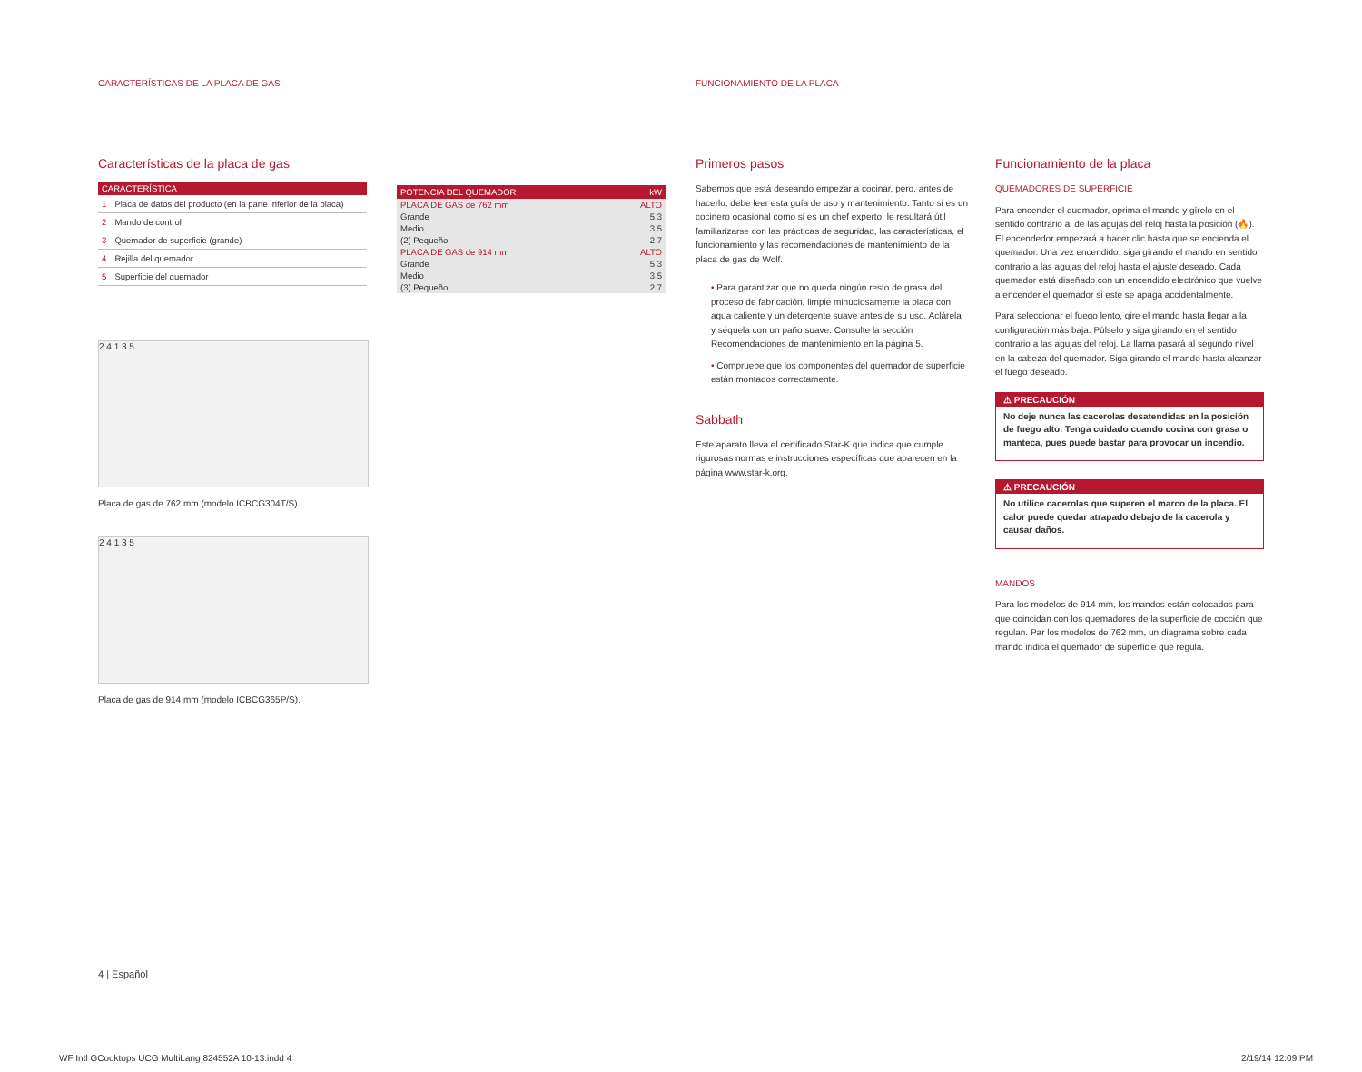CARACTERÍSTICAS DE LA PLACA DE GAS
FUNCIONAMIENTO DE LA PLACA
Características de la placa de gas
| CARACTERÍSTICA | |
| --- | --- |
| 1 | Placa de datos del producto (en la parte inferior de la placa) |
| 2 | Mando de control |
| 3 | Quemador de superficie (grande) |
| 4 | Rejilla del quemador |
| 5 | Superficie del quemador |
2 4 1 3 5
Placa de gas de 762 mm (modelo ICBCG304T/S).
2 4 1 3 5
Placa de gas de 914 mm (modelo ICBCG365P/S).
| POTENCIA DEL QUEMADOR | kW |
| --- | --- |
| PLACA DE GAS de 762 mm | ALTO |
| Grande | 5,3 |
| Medio | 3,5 |
| (2) Pequeño | 2,7 |
| PLACA DE GAS de 914 mm | ALTO |
| Grande | 5,3 |
| Medio | 3,5 |
| (3) Pequeño | 2,7 |
Primeros pasos
Sabemos que está deseando empezar a cocinar, pero, antes de hacerlo, debe leer esta guía de uso y mantenimiento. Tanto si es un cocinero ocasional como si es un chef experto, le resultará útil familiarizarse con las prácticas de seguridad, las características, el funcionamiento y las recomendaciones de mantenimiento de la placa de gas de Wolf.
• Para garantizar que no queda ningún resto de grasa del proceso de fabricación, limpie minuciosamente la placa con agua caliente y un detergente suave antes de su uso. Aclárela y séquela con un paño suave. Consulte la sección Recomendaciones de mantenimiento en la página 5.
• Compruebe que los componentes del quemador de superficie están montados correctamente.
Sabbath
Este aparato lleva el certificado Star-K que indica que cumple rigurosas normas e instrucciones específicas que aparecen en la página www.star-k.org.
Funcionamiento de la placa
QUEMADORES DE SUPERFICIE
Para encender el quemador, oprima el mando y gírelo en el sentido contrario al de las agujas del reloj hasta la posición (🔥). El encendedor empezará a hacer clic hasta que se encienda el quemador. Una vez encendido, siga girando el mando en sentido contrario a las agujas del reloj hasta el ajuste deseado. Cada quemador está diseñado con un encendido electrónico que vuelve a encender el quemador si este se apaga accidentalmente.
Para seleccionar el fuego lento, gire el mando hasta llegar a la configuración más baja. Púlselo y siga girando en el sentido contrario a las agujas del reloj. La llama pasará al segundo nivel en la cabeza del quemador. Siga girando el mando hasta alcanzar el fuego deseado.
⚠ PRECAUCIÓN
No deje nunca las cacerolas desatendidas en la posición de fuego alto. Tenga cuidado cuando cocina con grasa o manteca, pues puede bastar para provocar un incendio.
⚠ PRECAUCIÓN
No utilice cacerolas que superen el marco de la placa. El calor puede quedar atrapado debajo de la cacerola y causar daños.
MANDOS
Para los modelos de 914 mm, los mandos están colocados para que coincidan con los quemadores de la superficie de cocción que regulan. Par los modelos de 762 mm, un diagrama sobre cada mando indica el quemador de superficie que regula.
4 | Español
WF Intl GCooktops UCG MultiLang 824552A 10-13.indd 4
2/19/14 12:09 PM